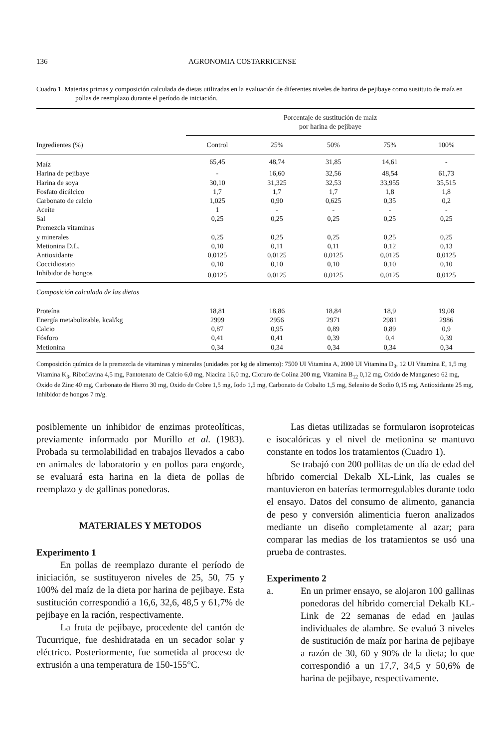136 AGRONOMIA COSTARRICENSE
Cuadro 1. Materias primas y composición calculada de dietas utilizadas en la evaluación de diferentes niveles de harina de pejibaye como sustituto de maíz en pollas de reemplazo durante el período de iniciación.
| | Porcentaje de sustitución de maíz por harina de pejibaye | | | | |
| Ingredientes (%) | Control | 25% | 50% | 75% | 100% |
| Maíz | 65,45 | 48,74 | 31,85 | 14,61 | - |
| Harina de pejibaye | - | 16,60 | 32,56 | 48,54 | 61,73 |
| Harina de soya | 30,10 | 31,325 | 32,53 | 33,955 | 35,515 |
| Fosfato dicálcico | 1,7 | 1,7 | 1,7 | 1,8 | 1,8 |
| Carbonato de calcio | 1,025 | 0,90 | 0,625 | 0,35 | 0,2 |
| Aceite | 1 | - | - | - | - |
| Sal | 0,25 | 0,25 | 0,25 | 0,25 | 0,25 |
| Premezcla vitaminas y minerales | 0,25 | 0,25 | 0,25 | 0,25 | 0,25 |
| Metionina D.L. | 0,10 | 0,11 | 0,11 | 0,12 | 0,13 |
| Antioxidante | 0,0125 | 0,0125 | 0,0125 | 0,0125 | 0,0125 |
| Coccidiostato | 0,10 | 0,10 | 0,10 | 0,10 | 0,10 |
| Inhibidor de hongos | 0,0125 | 0,0125 | 0,0125 | 0,0125 | 0,0125 |
| Composición calculada de las dietas | | | | | |
| Proteína | 18,81 | 18,86 | 18,84 | 18,9 | 19,08 |
| Energía metabolizable, kcal/kg | 2999 | 2956 | 2971 | 2981 | 2986 |
| Calcio | 0,87 | 0,95 | 0,89 | 0,89 | 0,9 |
| Fósforo | 0,41 | 0,41 | 0,39 | 0,4 | 0,39 |
| Metionina | 0,34 | 0,34 | 0,34 | 0,34 | 0,34 |
Composición química de la premezcla de vitaminas y minerales (unidades por kg de alimento): 7500 UI Vitamina A, 2000 UI Vitamina D<sub>3</sub>, 12 UI Vitamina E, 1,5 mg Vitamina K<sub>3</sub>, Riboflavina 4,5 mg, Pantotenato de Calcio 6,0 mg, Niacina 16,0 mg, Cloruro de Colina 200 mg, Vitamina B<sub>12</sub> 0,12 mg, Oxido de Manganeso 62 mg, Oxido de Zinc 40 mg, Carbonato de Hierro 30 mg, Oxido de Cobre 1,5 mg, Iodo 1,5 mg, Carbonato de Cobalto 1,5 mg, Selenito de Sodio 0,15 mg, Antioxidante 25 mg, Inhibidor de hongos 7 m/g.
posiblemente un inhibidor de enzimas proteolíticas, previamente informado por Murillo et al. (1983). Probada su termolabilidad en trabajos llevados a cabo en animales de laboratorio y en pollos para engorde, se evaluará esta harina en la dieta de pollas de reemplazo y de gallinas ponedoras.
MATERIALES Y METODOS
Experimento 1
En pollas de reemplazo durante el período de iniciación, se sustituyeron niveles de 25, 50, 75 y 100% del maíz de la dieta por harina de pejibaye. Esta sustitución correspondió a 16,6, 32,6, 48,5 y 61,7% de pejibaye en la ración, respectivamente.
La fruta de pejibaye, procedente del cantón de Tucurrique, fue deshidratada en un secador solar y eléctrico. Posteriormente, fue sometida al proceso de extrusión a una temperatura de 150-155°C.
Las dietas utilizadas se formularon isoproteicas e isocalóricas y el nivel de metionina se mantuvo constante en todos los tratamientos (Cuadro 1).
Se trabajó con 200 pollitas de un día de edad del híbrido comercial Dekalb XL-Link, las cuales se mantuvieron en baterías termorregulables durante todo el ensayo. Datos del consumo de alimento, ganancia de peso y conversión alimenticia fueron analizados mediante un diseño completamente al azar; para comparar las medias de los tratamientos se usó una prueba de contrastes.
Experimento 2
a. En un primer ensayo, se alojaron 100 gallinas ponedoras del híbrido comercial Dekalb KL-Link de 22 semanas de edad en jaulas individuales de alambre. Se evaluó 3 niveles de sustitución de maíz por harina de pejibaye a razón de 30, 60 y 90% de la dieta; lo que correspondió a un 17,7, 34,5 y 50,6% de harina de pejibaye, respectivamente.